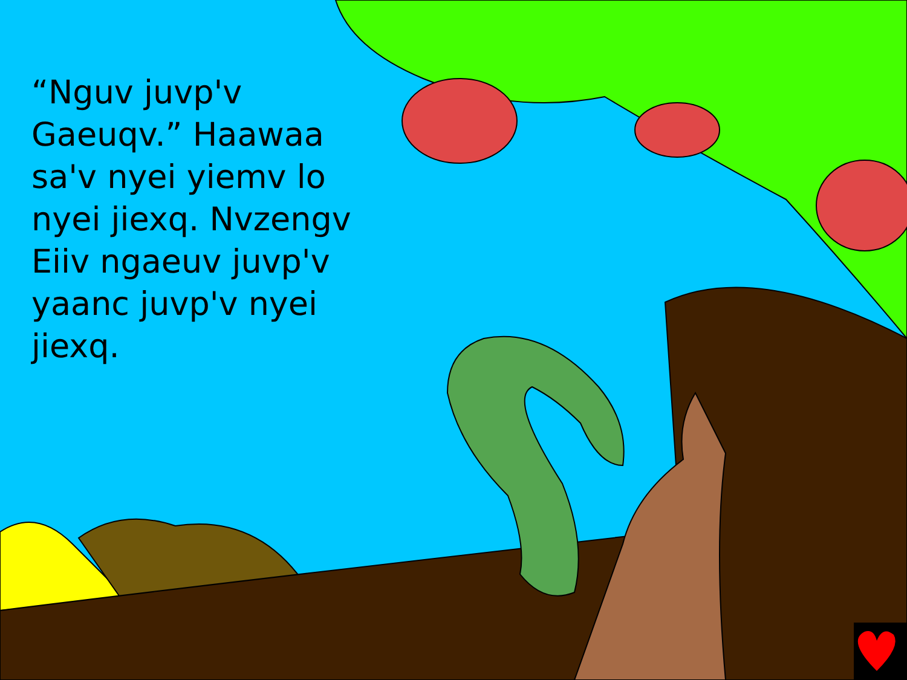“Nguv juvp'v Gaeuqv.” Haawaa sa'v nyei yiemv lo nyei jiexq. Nvzengv Eiiv ngaeuv juvp'v yaanc juvp'v nyei jiexq.